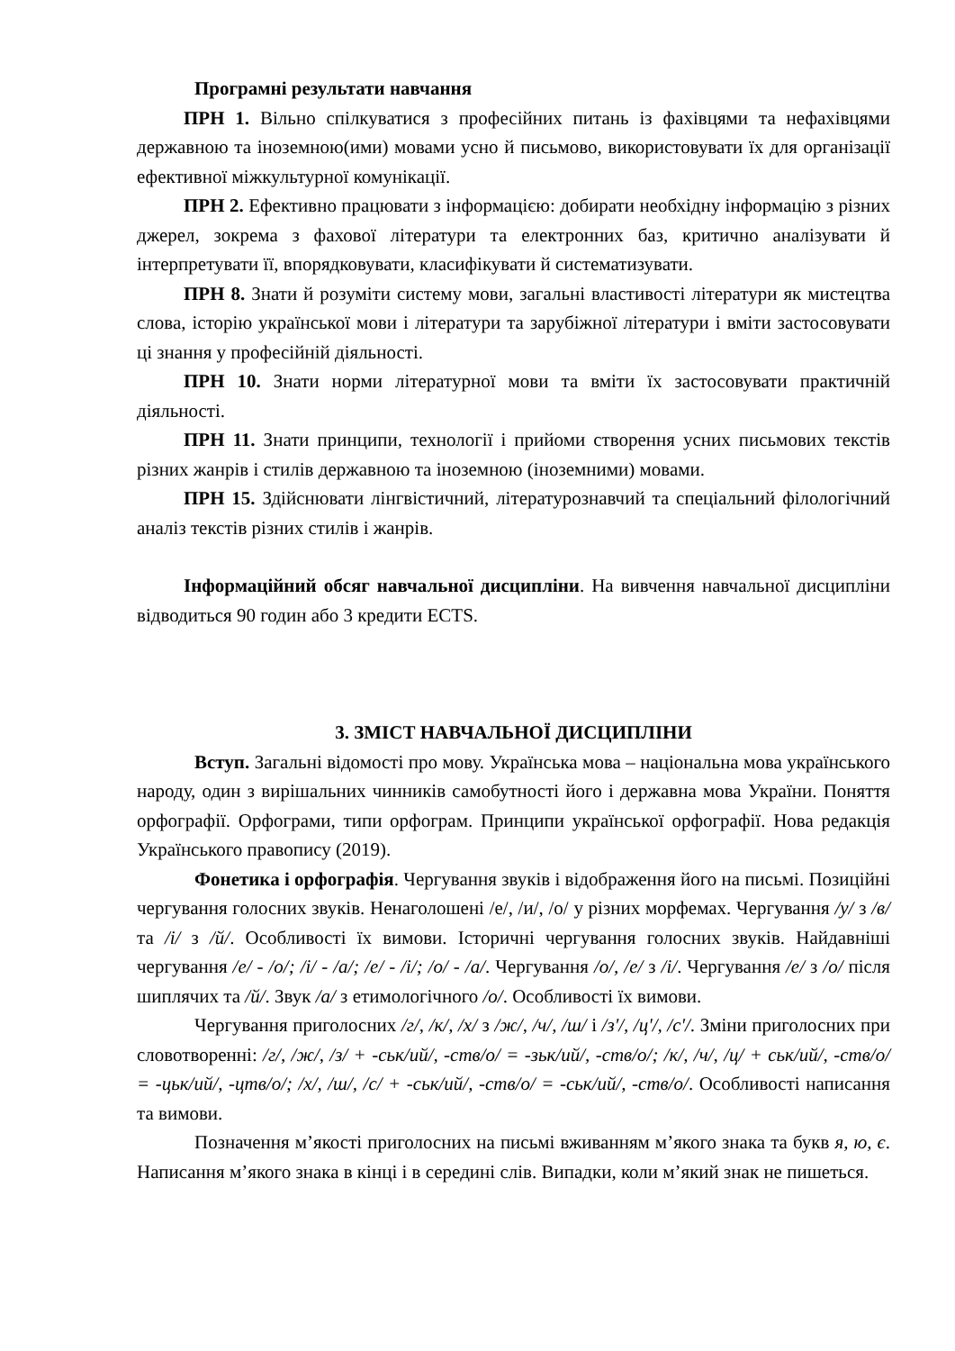Програмні результати навчання
ПРН 1. Вільно спілкуватися з професійних питань із фахівцями та нефахівцями державною та іноземною(ими) мовами усно й письмово, використовувати їх для організації ефективної міжкультурної комунікації.
ПРН 2. Ефективно працювати з інформацією: добирати необхідну інформацію з різних джерел, зокрема з фахової літератури та електронних баз, критично аналізувати й інтерпретувати її, впорядковувати, класифікувати й систематизувати.
ПРН 8. Знати й розуміти систему мови, загальні властивості літератури як мистецтва слова, історію української мови і літератури та зарубіжної літератури і вміти застосовувати ці знання у професійній діяльності.
ПРН 10. Знати норми літературної мови та вміти їх застосовувати практичній діяльності.
ПРН 11. Знати принципи, технології і прийоми створення усних письмових текстів різних жанрів і стилів державною та іноземною (іноземними) мовами.
ПРН 15. Здійснювати лінгвістичний, літературознавчий та спеціальний філологічний аналіз текстів різних стилів і жанрів.
Інформаційний обсяг навчальної дисципліни. На вивчення навчальної дисципліни відводиться 90 годин або 3 кредити ECTS.
3. ЗМІСТ НАВЧАЛЬНОЇ ДИСЦИПЛІНИ
Вступ. Загальні відомості про мову. Українська мова – національна мова українського народу, один з вирішальних чинників самобутності його і державна мова України. Поняття орфографії. Орфограми, типи орфограм. Принципи української орфографії. Нова редакція Українського правопису (2019).
Фонетика і орфографія. Чергування звуків і відображення його на письмі. Позиційні чергування голосних звуків. Ненаголошені /е/, /и/, /о/ у різних морфемах. Чергування /у/ з /в/ та /і/ з /й/. Особливості їх вимови. Історичні чергування голосних звуків. Найдавніші чергування /е/ - /о/; /і/ - /а/; /е/ - /і/; /о/ - /а/. Чергування /о/, /е/ з /і/. Чергування /е/ з /о/ після шиплячих та /й/. Звук /а/ з етимологічного /о/. Особливості їх вимови.
Чергування приголосних /г/, /к/, /х/ з /ж/, /ч/, /ш/ і /з'/, /ц'/, /с'/. Зміни приголосних при словотворенні: /г/, /ж/, /з/ + -ськ/ий/, -ств/о/ = -зьк/ий/, -ств/о/; /к/, /ч/, /ц/ + ськ/ий/, -ств/о/ = -цьк/ий/, -цтв/о/; /х/, /ш/, /с/ + -ськ/ий/, -ств/о/ = -ськ/ий/, -ств/о/. Особливості написання та вимови.
Позначення м’якості приголосних на письмі вживанням м’якого знака та букв я, ю, є. Написання м’якого знака в кінці і в середині слів. Випадки, коли м’який знак не пишеться.